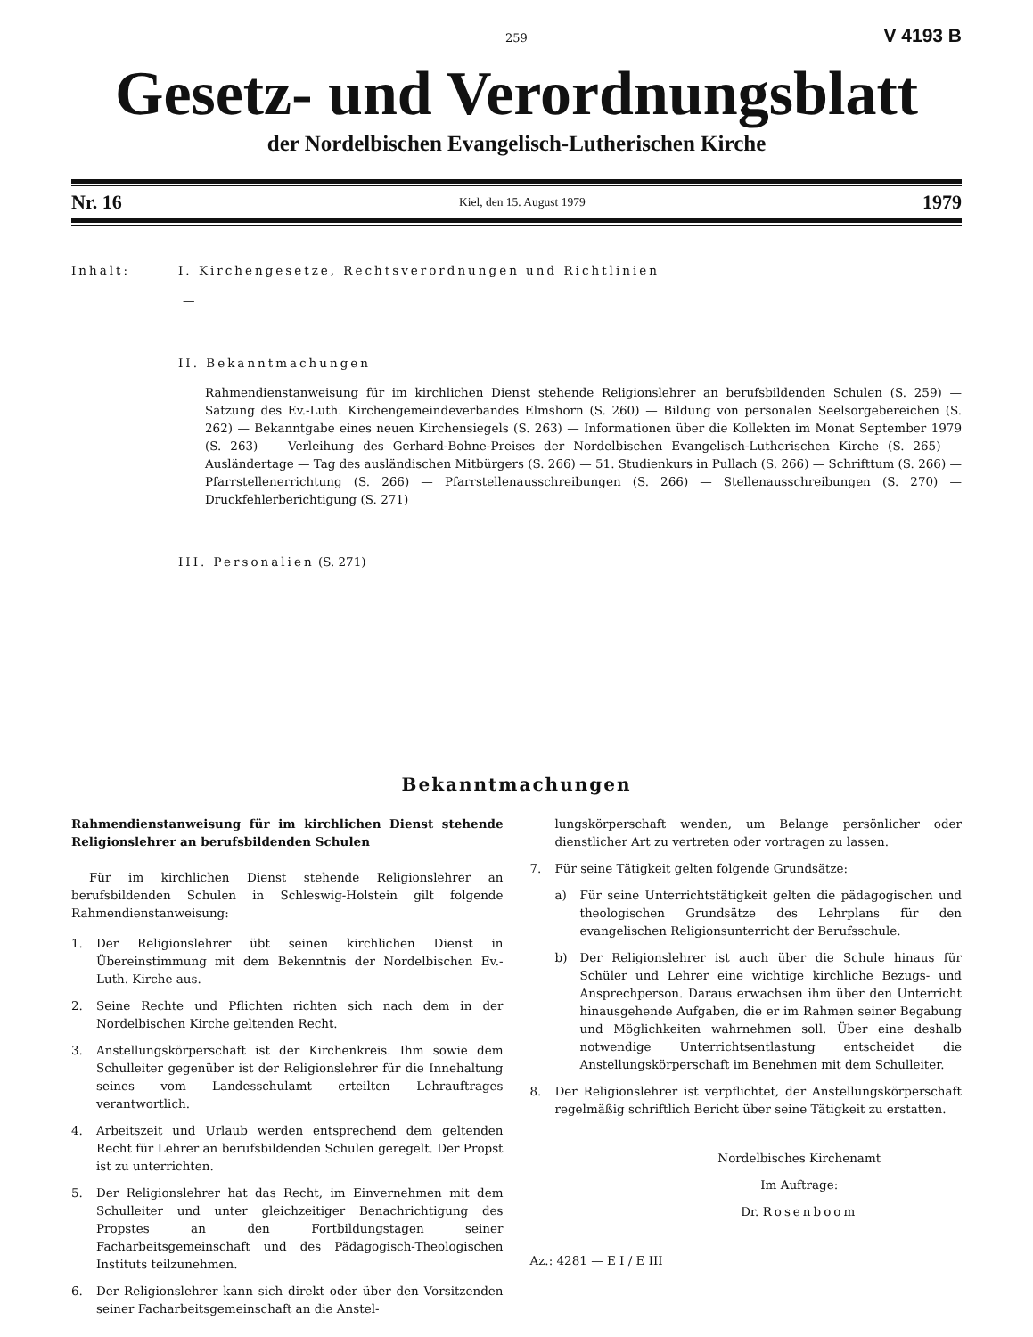259 V 4193 B
Gesetz- und Verordnungsblatt
der Nordelbischen Evangelisch-Lutherischen Kirche
Nr. 16 Kiel, den 15. August 1979 1979
Inhalt: I. Kirchengesetze, Rechtsverordnungen und Richtlinien
—
II. Bekanntmachungen
Rahmendienstanweisung für im kirchlichen Dienst stehende Religionslehrer an berufsbildenden Schulen (S. 259) — Satzung des Ev.-Luth. Kirchengemeindeverbandes Elmshorn (S. 260) — Bildung von personalen Seelsorgebereichen (S. 262) — Bekanntgabe eines neuen Kirchensiegels (S. 263) — Informationen über die Kollekten im Monat September 1979 (S. 263) — Verleihung des Gerhard-Bohne-Preises der Nordelbischen Evangelisch-Lutherischen Kirche (S. 265) — Ausländertage — Tag des ausländischen Mitbürgers (S. 266) — 51. Studienkurs in Pullach (S. 266) — Schrifttum (S. 266) — Pfarrstellenerrichtung (S. 266) — Pfarrstellenausschreibungen (S. 266) — Stellenausschreibungen (S. 270) — Druckfehlerberichtigung (S. 271)
III. Personalien (S. 271)
Bekanntmachungen
Rahmendienstanweisung für im kirchlichen Dienst stehende Religionslehrer an berufsbildenden Schulen
Für im kirchlichen Dienst stehende Religionslehrer an berufsbildenden Schulen in Schleswig-Holstein gilt folgende Rahmendienstanweisung:
1. Der Religionslehrer übt seinen kirchlichen Dienst in Übereinstimmung mit dem Bekenntnis der Nordelbischen Ev.-Luth. Kirche aus.
2. Seine Rechte und Pflichten richten sich nach dem in der Nordelbischen Kirche geltenden Recht.
3. Anstellungskörperschaft ist der Kirchenkreis. Ihm sowie dem Schulleiter gegenüber ist der Religionslehrer für die Innehaltung seines vom Landesschulamt erteilten Lehrauftrages verantwortlich.
4. Arbeitszeit und Urlaub werden entsprechend dem geltenden Recht für Lehrer an berufsbildenden Schulen geregelt. Der Propst ist zu unterrichten.
5. Der Religionslehrer hat das Recht, im Einvernehmen mit dem Schulleiter und unter gleichzeitiger Benachrichtigung des Propstes an den Fortbildungstagen seiner Facharbeitsgemeinschaft und des Pädagogisch-Theologischen Instituts teilzunehmen.
6. Der Religionslehrer kann sich direkt oder über den Vorsitzenden seiner Facharbeitsgemeinschaft an die Anstel-
lungskörperschaft wenden, um Belange persönlicher oder dienstlicher Art zu vertreten oder vortragen zu lassen.
7. Für seine Tätigkeit gelten folgende Grundsätze:
a) Für seine Unterrichtstätigkeit gelten die pädagogischen und theologischen Grundsätze des Lehrplans für den evangelischen Religionsunterricht der Berufsschule.
b) Der Religionslehrer ist auch über die Schule hinaus für Schüler und Lehrer eine wichtige kirchliche Bezugs- und Ansprechperson. Daraus erwachsen ihm über den Unterricht hinausgehende Aufgaben, die er im Rahmen seiner Begabung und Möglichkeiten wahrnehmen soll. Über eine deshalb notwendige Unterrichtsentlastung entscheidet die Anstellungskörperschaft im Benehmen mit dem Schulleiter.
8. Der Religionslehrer ist verpflichtet, der Anstellungskörperschaft regelmäßig schriftlich Bericht über seine Tätigkeit zu erstatten.
Nordelbisches Kirchenamt
Im Auftrage:
Dr. Rosenboom
Az.: 4281 — E I / E III
———